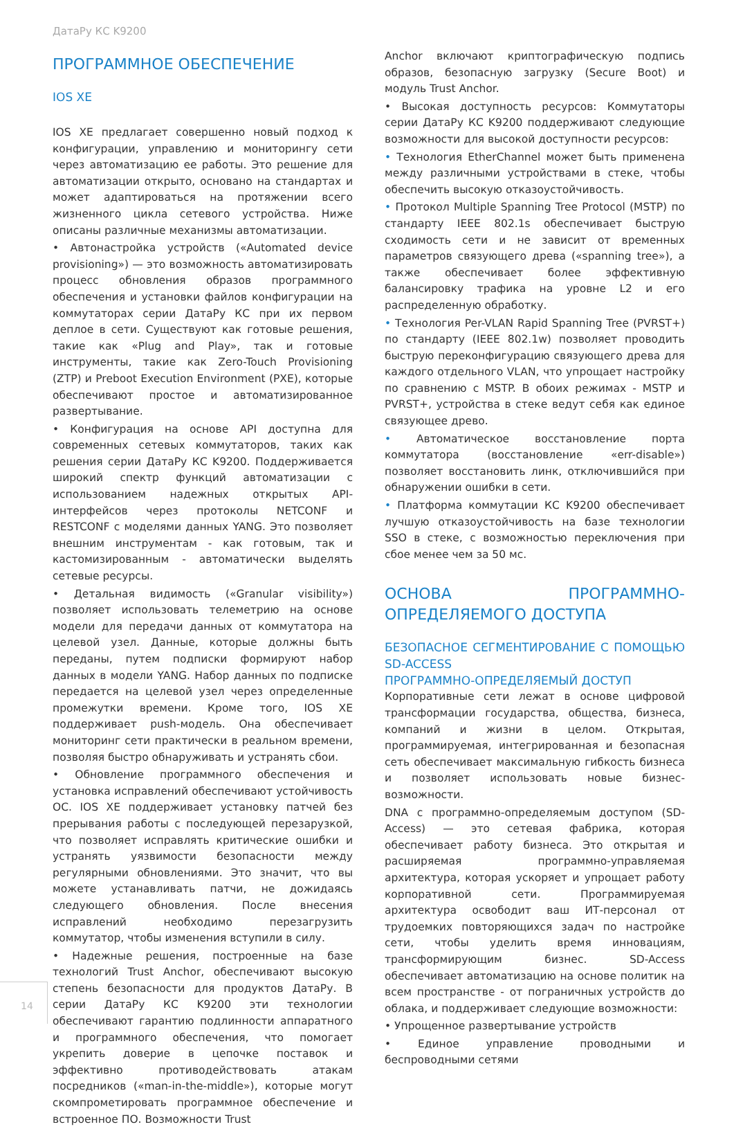ДатаРу КС K9200
ПРОГРАММНОЕ ОБЕСПЕЧЕНИЕ
IOS XE
IOS XE предлагает совершенно новый подход к конфигурации, управлению и мониторингу сети через автоматизацию ее работы. Это решение для автоматизации открыто, основано на стандартах и может адаптироваться на протяжении всего жизненного цикла сетевого устройства. Ниже описаны различные механизмы автоматизации.
• Автонастройка устройств («Automated device provisioning») — это возможность автоматизировать процесс обновления образов программного обеспечения и установки файлов конфигурации на коммутаторах серии ДатаРу КС при их первом деплое в сети. Существуют как готовые решения, такие как «Plug and Play», так и готовые инструменты, такие как Zero-Touch Provisioning (ZTP) и Preboot Execution Environment (PXE), которые обеспечивают простое и автоматизированное развертывание.
• Конфигурация на основе API доступна для современных сетевых коммутаторов, таких как решения серии ДатаРу КС K9200. Поддерживается широкий спектр функций автоматизации с использованием надежных открытых API-интерфейсов через протоколы NETCONF и RESTCONF с моделями данных YANG. Это позволяет внешним инструментам - как готовым, так и кастомизированным - автоматически выделять сетевые ресурсы.
• Детальная видимость («Granular visibility») позволяет использовать телеметрию на основе модели для передачи данных от коммутатора на целевой узел. Данные, которые должны быть переданы, путем подписки формируют набор данных в модели YANG. Набор данных по подписке передается на целевой узел через определенные промежутки времени. Кроме того, IOS XE поддерживает push-модель. Она обеспечивает мониторинг сети практически в реальном времени, позволяя быстро обнаруживать и устранять сбои.
• Обновление программного обеспечения и установка исправлений обеспечивают устойчивость ОС. IOS XE поддерживает установку патчей без прерывания работы с последующей перезарузкой, что позволяет исправлять критические ошибки и устранять уязвимости безопасности между регулярными обновлениями. Это значит, что вы можете устанавливать патчи, не дожидаясь следующего обновления. После внесения исправлений необходимо перезагрузить коммутатор, чтобы изменения вступили в силу.
• Надежные решения, построенные на базе технологий Trust Anchor, обеспечивают высокую степень безопасности для продуктов ДатаРу. В серии ДатаРу КС K9200 эти технологии обеспечивают гарантию подлинности аппаратного и программного обеспечения, что помогает укрепить доверие в цепочке поставок и эффективно противодействовать атакам посредников («man-in-the-middle»), которые могут скомпрометировать программное обеспечение и встроенное ПО. Возможности Trust
Anchor включают криптографическую подпись образов, безопасную загрузку (Secure Boot) и модуль Trust Anchor.
• Высокая доступность ресурсов: Коммутаторы серии ДатаРу КС K9200 поддерживают следующие возможности для высокой доступности ресурсов:
• Технология EtherChannel может быть применена между различными устройствами в стеке, чтобы обеспечить высокую отказоустойчивость.
• Протокол Multiple Spanning Tree Protocol (MSTP) по стандарту IEEE 802.1s обеспечивает быструю сходимость сети и не зависит от временных параметров связующего древа («spanning tree»), а также обеспечивает более эффективную балансировку трафика на уровне L2 и его распределенную обработку.
• Технология Per-VLAN Rapid Spanning Tree (PVRST+) по стандарту (IEEE 802.1w) позволяет проводить быструю переконфигурацию связующего древа для каждого отдельного VLAN, что упрощает настройку по сравнению с MSTP. В обоих режимах - MSTP и PVRST+, устройства в стеке ведут себя как единое связующее древо.
• Автоматическое восстановление порта коммутатора (восстановление «err-disable») позволяет восстановить линк, отключившийся при обнаружении ошибки в сети.
• Платформа коммутации КС K9200 обеспечивает лучшую отказоустойчивость на базе технологии SSO в стеке, с возможностью переключения при сбое менее чем за 50 мс.
ОСНОВА ПРОГРАММНО-ОПРЕДЕЛЯЕМОГО ДОСТУПА
БЕЗОПАСНОЕ СЕГМЕНТИРОВАНИЕ С ПОМОЩЬЮ SD-ACCESS
ПРОГРАММНО-ОПРЕДЕЛЯЕМЫЙ ДОСТУП
Корпоративные сети лежат в основе цифровой трансформации государства, общества, бизнеса, компаний и жизни в целом. Открытая, программируемая, интегрированная и безопасная сеть обеспечивает максимальную гибкость бизнеса и позволяет использовать новые бизнес-возможности.
DNA с программно-определяемым доступом (SD-Access) — это сетевая фабрика, которая обеспечивает работу бизнеса. Это открытая и расширяемая программно-управляемая архитектура, которая ускоряет и упрощает работу корпоративной сети. Программируемая архитектура освободит ваш ИТ-персонал от трудоемких повторяющихся задач по настройке сети, чтобы уделить время инновациям, трансформирующим бизнес. SD-Access обеспечивает автоматизацию на основе политик на всем пространстве - от пограничных устройств до облака, и поддерживает следующие возможности:
• Упрощенное развертывание устройств
• Единое управление проводными и беспроводными сетями
14